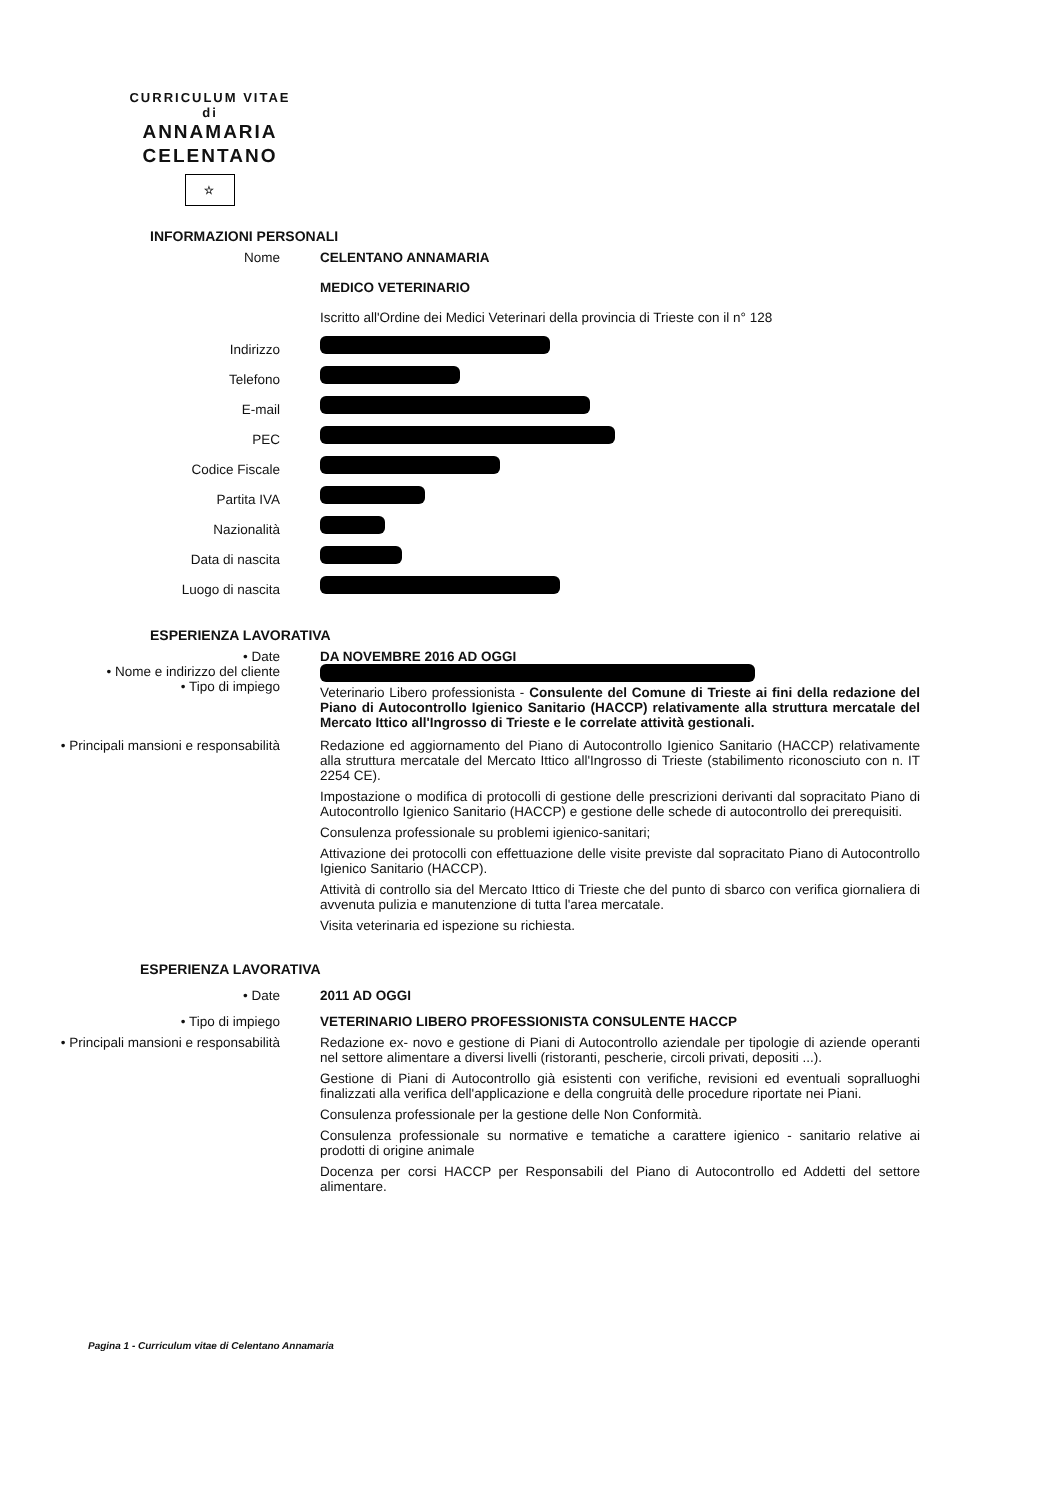CURRICULUM VITAE
di
ANNAMARIA
CELENTANO
☆
INFORMAZIONI PERSONALI
Nome CELENTANO ANNAMARIA
MEDICO VETERINARIO
Iscritto all'Ordine dei Medici Veterinari della provincia di Trieste con il n° 128
Indirizzo
Telefono
E-mail
PEC
Codice Fiscale
Partita IVA
Nazionalità
Data di nascita
Luogo di nascita
ESPERIENZA LAVORATIVA
• Date
• Nome e indirizzo del cliente
• Tipo di impiego
DA NOVEMBRE 2016 AD OGGI
Veterinario Libero professionista - Consulente del Comune di Trieste ai fini della redazione del Piano di Autocontrollo Igienico Sanitario (HACCP) relativamente alla struttura mercatale del Mercato Ittico all'Ingrosso di Trieste e le correlate attività gestionali.
• Principali mansioni e responsabilità Redazione ed aggiornamento del Piano di Autocontrollo Igienico Sanitario (HACCP) relativamente alla struttura mercatale del Mercato Ittico all'Ingrosso di Trieste (stabilimento riconosciuto con n. IT 2254 CE).
Impostazione o modifica di protocolli di gestione delle prescrizioni derivanti dal sopracitato Piano di Autocontrollo Igienico Sanitario (HACCP) e gestione delle schede di autocontrollo dei prerequisiti.
Consulenza professionale su problemi igienico-sanitari;
Attivazione dei protocolli con effettuazione delle visite previste dal sopracitato Piano di Autocontrollo Igienico Sanitario (HACCP).
Attività di controllo sia del Mercato Ittico di Trieste che del punto di sbarco con verifica giornaliera di avvenuta pulizia e manutenzione di tutta l'area mercatale.
Visita veterinaria ed ispezione su richiesta.
ESPERIENZA LAVORATIVA
• Date
• Tipo di impiego
2011 AD OGGI
VETERINARIO LIBERO PROFESSIONISTA CONSULENTE HACCP
• Principali mansioni e responsabilità Redazione ex- novo e gestione di Piani di Autocontrollo aziendale per tipologie di aziende operanti nel settore alimentare a diversi livelli (ristoranti, pescherie, circoli privati, depositi ...).
Gestione di Piani di Autocontrollo già esistenti con verifiche, revisioni ed eventuali sopralluoghi finalizzati alla verifica dell'applicazione e della congruità delle procedure riportate nei Piani.
Consulenza professionale per la gestione delle Non Conformità.
Consulenza professionale su normative e tematiche a carattere igienico - sanitario relative ai prodotti di origine animale
Docenza per corsi HACCP per Responsabili del Piano di Autocontrollo ed Addetti del settore alimentare.
Pagina 1 - Curriculum vitae di Celentano Annamaria